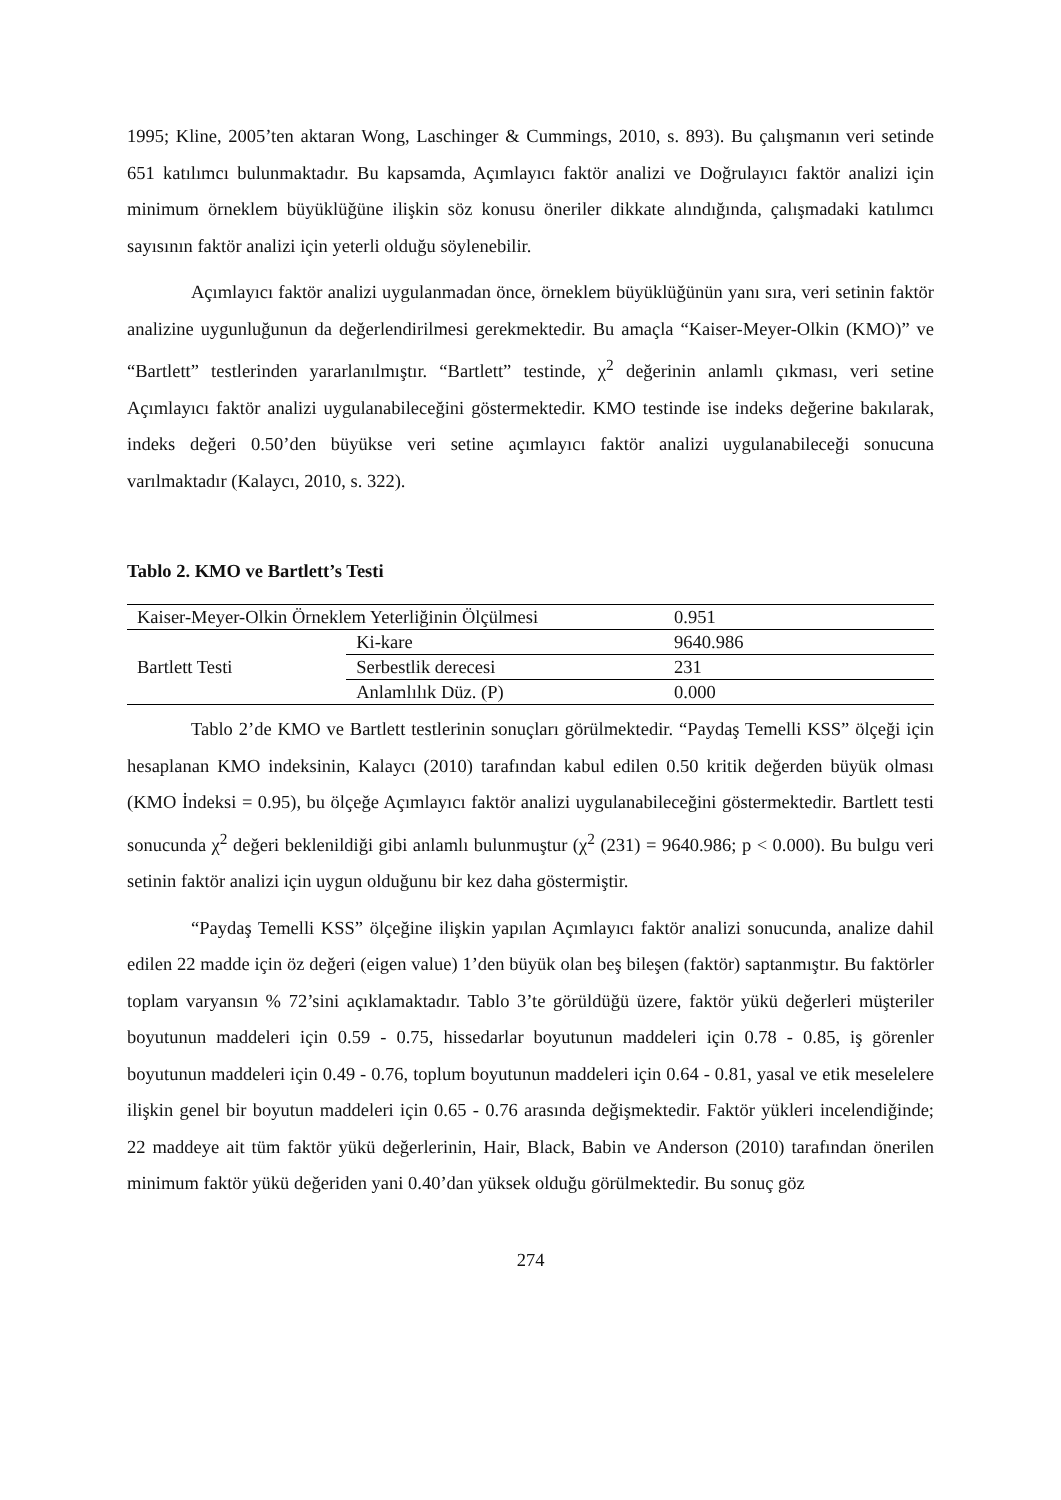1995; Kline, 2005’ten aktaran Wong, Laschinger & Cummings, 2010, s. 893). Bu çalışmanın veri setinde 651 katılımcı bulunmaktadır. Bu kapsamda, Açımlayıcı faktör analizi ve Doğrulayıcı faktör analizi için minimum örneklem büyüklüğüne ilişkin söz konusu öneriler dikkate alındığında, çalışmadaki katılımcı sayısının faktör analizi için yeterli olduğu söylenebilir.
Açımlayıcı faktör analizi uygulanmadan önce, örneklem büyüklüğünün yanı sıra, veri setinin faktör analizine uygunluğunun da değerlendirilmesi gerekmektedir. Bu amaçla “Kaiser-Meyer-Olkin (KMO)” ve “Bartlett” testlerinden yararlanılmıştır. “Bartlett” testinde, χ<sup>2</sup> değerinin anlamlı çıkması, veri setine Açımlayıcı faktör analizi uygulanabileceğini göstermektedir. KMO testinde ise indeks değerine bakılarak, indeks değeri 0.50’den büyükse veri setine açımlayıcı faktör analizi uygulanabileceği sonucuna varılmaktadır (Kalaycı, 2010, s. 322).
Tablo 2. KMO ve Bartlett’s Testi
| Kaiser-Meyer-Olkin Örneklem Yeterliğinin Ölçülmesi | | 0.951 |
| Bartlett Testi | Ki-kare | 9640.986 |
| | Serbestlik derecesi | 231 |
| | Anlamlılık Düz. (P) | 0.000 |
Tablo 2’de KMO ve Bartlett testlerinin sonuçları görülmektedir. “Paydaş Temelli KSS” ölçeği için hesaplanan KMO indeksinin, Kalaycı (2010) tarafından kabul edilen 0.50 kritik değerden büyük olması (KMO İndeksi = 0.95), bu ölçeğe Açımlayıcı faktör analizi uygulanabileceğini göstermektedir. Bartlett testi sonucunda χ<sup>2</sup> değeri beklenildiği gibi anlamlı bulunmuştur (χ<sup>2</sup> (231) = 9640.986; p < 0.000). Bu bulgu veri setinin faktör analizi için uygun olduğunu bir kez daha göstermiştir.
“Paydaş Temelli KSS” ölçeğine ilişkin yapılan Açımlayıcı faktör analizi sonucunda, analize dahil edilen 22 madde için öz değeri (eigen value) 1’den büyük olan beş bileşen (faktör) saptanmıştır. Bu faktörler toplam varyansın % 72’sini açıklamaktadır. Tablo 3’te görüldüğü üzere, faktör yükü değerleri müşteriler boyutunun maddeleri için 0.59 - 0.75, hissedarlar boyutunun maddeleri için 0.78 - 0.85, iş görenler boyutunun maddeleri için 0.49 - 0.76, toplum boyutunun maddeleri için 0.64 - 0.81, yasal ve etik meselelere ilişkin genel bir boyutun maddeleri için 0.65 - 0.76 arasında değişmektedir. Faktör yükleri incelendiğinde; 22 maddeye ait tüm faktör yükü değerlerinin, Hair, Black, Babin ve Anderson (2010) tarafından önerilen minimum faktör yükü değeriden yani 0.40’dan yüksek olduğu görülmektedir. Bu sonuç göz
274